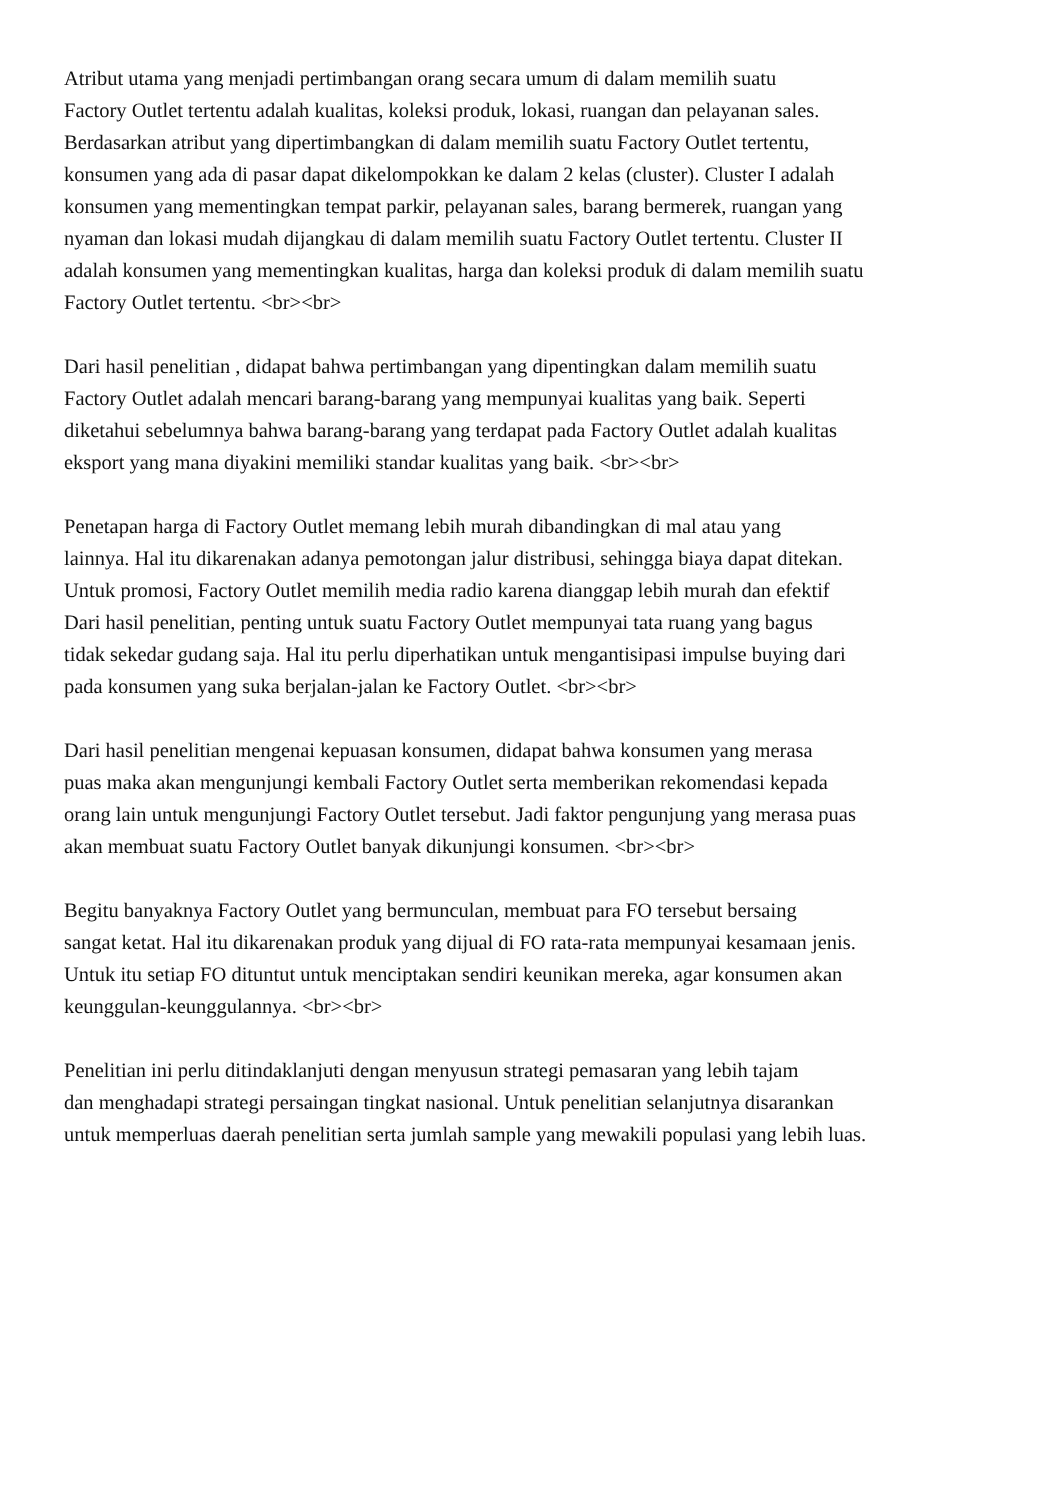Atribut utama yang menjadi pertimbangan orang secara umum di dalam memilih suatu
Factory Outlet tertentu adalah kualitas, koleksi produk, lokasi, ruangan dan pelayanan sales.
Berdasarkan atribut yang dipertimbangkan di dalam memilih suatu Factory Outlet tertentu,
konsumen yang ada di pasar dapat dikelompokkan ke dalam 2 kelas (cluster). Cluster I adalah
konsumen yang mementingkan tempat parkir, pelayanan sales, barang bermerek, ruangan yang
nyaman dan lokasi mudah dijangkau di dalam memilih suatu Factory Outlet tertentu. Cluster II
adalah konsumen yang mementingkan kualitas, harga dan koleksi produk di dalam memilih suatu
Factory Outlet tertentu. <br><br>
Dari hasil penelitian , didapat bahwa pertimbangan yang dipentingkan dalam memilih suatu
Factory Outlet adalah mencari barang-barang yang mempunyai kualitas yang baik. Seperti
diketahui sebelumnya bahwa barang-barang yang terdapat pada Factory Outlet adalah kualitas
eksport yang mana diyakini memiliki standar kualitas yang baik. <br><br>
Penetapan harga di Factory Outlet memang lebih murah dibandingkan di mal atau yang
lainnya. Hal itu dikarenakan adanya pemotongan jalur distribusi, sehingga biaya dapat ditekan.
Untuk promosi, Factory Outlet memilih media radio karena dianggap lebih murah dan efektif
Dari hasil penelitian, penting untuk suatu Factory Outlet mempunyai tata ruang yang bagus
tidak sekedar gudang saja. Hal itu perlu diperhatikan untuk mengantisipasi impulse buying dari
pada konsumen yang suka berjalan-jalan ke Factory Outlet. <br><br>
Dari hasil penelitian mengenai kepuasan konsumen, didapat bahwa konsumen yang merasa
puas maka akan mengunjungi kembali Factory Outlet serta memberikan rekomendasi kepada
orang lain untuk mengunjungi Factory Outlet tersebut. Jadi faktor pengunjung yang merasa puas
akan membuat suatu Factory Outlet banyak dikunjungi konsumen. <br><br>
Begitu banyaknya Factory Outlet yang bermunculan, membuat para FO tersebut bersaing
sangat ketat. Hal itu dikarenakan produk yang dijual di FO rata-rata mempunyai kesamaan jenis.
Untuk itu setiap FO dituntut untuk menciptakan sendiri keunikan mereka, agar konsumen akan
keunggulan-keunggulannya. <br><br>
Penelitian ini perlu ditindaklanjuti dengan menyusun strategi pemasaran yang lebih tajam
dan menghadapi strategi persaingan tingkat nasional. Untuk penelitian selanjutnya disarankan
untuk memperluas daerah penelitian serta jumlah sample yang mewakili populasi yang lebih luas.